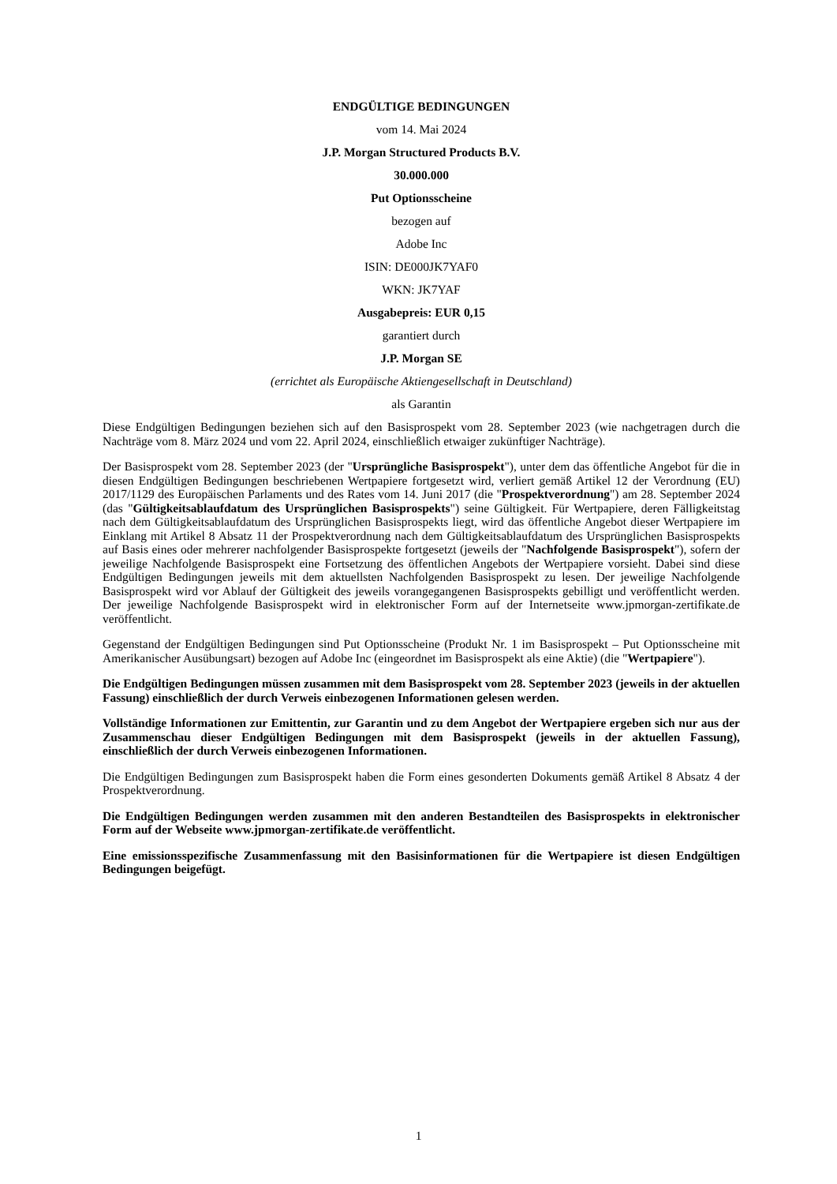ENDGÜLTIGE BEDINGUNGEN
vom 14. Mai 2024
J.P. Morgan Structured Products B.V.
30.000.000
Put Optionsscheine
bezogen auf
Adobe Inc
ISIN: DE000JK7YAF0
WKN: JK7YAF
Ausgabepreis: EUR 0,15
garantiert durch
J.P. Morgan SE
(errichtet als Europäische Aktiengesellschaft in Deutschland)
als Garantin
Diese Endgültigen Bedingungen beziehen sich auf den Basisprospekt vom 28. September 2023 (wie nachgetragen durch die Nachträge vom 8. März 2024 und vom 22. April 2024, einschließlich etwaiger zukünftiger Nachträge).
Der Basisprospekt vom 28. September 2023 (der "Ursprüngliche Basisprospekt"), unter dem das öffentliche Angebot für die in diesen Endgültigen Bedingungen beschriebenen Wertpapiere fortgesetzt wird, verliert gemäß Artikel 12 der Verordnung (EU) 2017/1129 des Europäischen Parlaments und des Rates vom 14. Juni 2017 (die "Prospektverordnung") am 28. September 2024 (das "Gültigkeitsablaufdatum des Ursprünglichen Basisprospekts") seine Gültigkeit. Für Wertpapiere, deren Fälligkeitstag nach dem Gültigkeitsablaufdatum des Ursprünglichen Basisprospekts liegt, wird das öffentliche Angebot dieser Wertpapiere im Einklang mit Artikel 8 Absatz 11 der Prospektverordnung nach dem Gültigkeitsablaufdatum des Ursprünglichen Basisprospekts auf Basis eines oder mehrerer nachfolgender Basisprospekte fortgesetzt (jeweils der "Nachfolgende Basisprospekt"), sofern der jeweilige Nachfolgende Basisprospekt eine Fortsetzung des öffentlichen Angebots der Wertpapiere vorsieht. Dabei sind diese Endgültigen Bedingungen jeweils mit dem aktuellsten Nachfolgenden Basisprospekt zu lesen. Der jeweilige Nachfolgende Basisprospekt wird vor Ablauf der Gültigkeit des jeweils vorangegangenen Basisprospekts gebilligt und veröffentlicht werden. Der jeweilige Nachfolgende Basisprospekt wird in elektronischer Form auf der Internetseite www.jpmorgan-zertifikate.de veröffentlicht.
Gegenstand der Endgültigen Bedingungen sind Put Optionsscheine (Produkt Nr. 1 im Basisprospekt – Put Optionsscheine mit Amerikanischer Ausübungsart) bezogen auf Adobe Inc (eingeordnet im Basisprospekt als eine Aktie) (die "Wertpapiere").
Die Endgültigen Bedingungen müssen zusammen mit dem Basisprospekt vom 28. September 2023 (jeweils in der aktuellen Fassung) einschließlich der durch Verweis einbezogenen Informationen gelesen werden.
Vollständige Informationen zur Emittentin, zur Garantin und zu dem Angebot der Wertpapiere ergeben sich nur aus der Zusammenschau dieser Endgültigen Bedingungen mit dem Basisprospekt (jeweils in der aktuellen Fassung), einschließlich der durch Verweis einbezogenen Informationen.
Die Endgültigen Bedingungen zum Basisprospekt haben die Form eines gesonderten Dokuments gemäß Artikel 8 Absatz 4 der Prospektverordnung.
Die Endgültigen Bedingungen werden zusammen mit den anderen Bestandteilen des Basisprospekts in elektronischer Form auf der Webseite www.jpmorgan-zertifikate.de veröffentlicht.
Eine emissionsspezifische Zusammenfassung mit den Basisinformationen für die Wertpapiere ist diesen Endgültigen Bedingungen beigefügt.
1